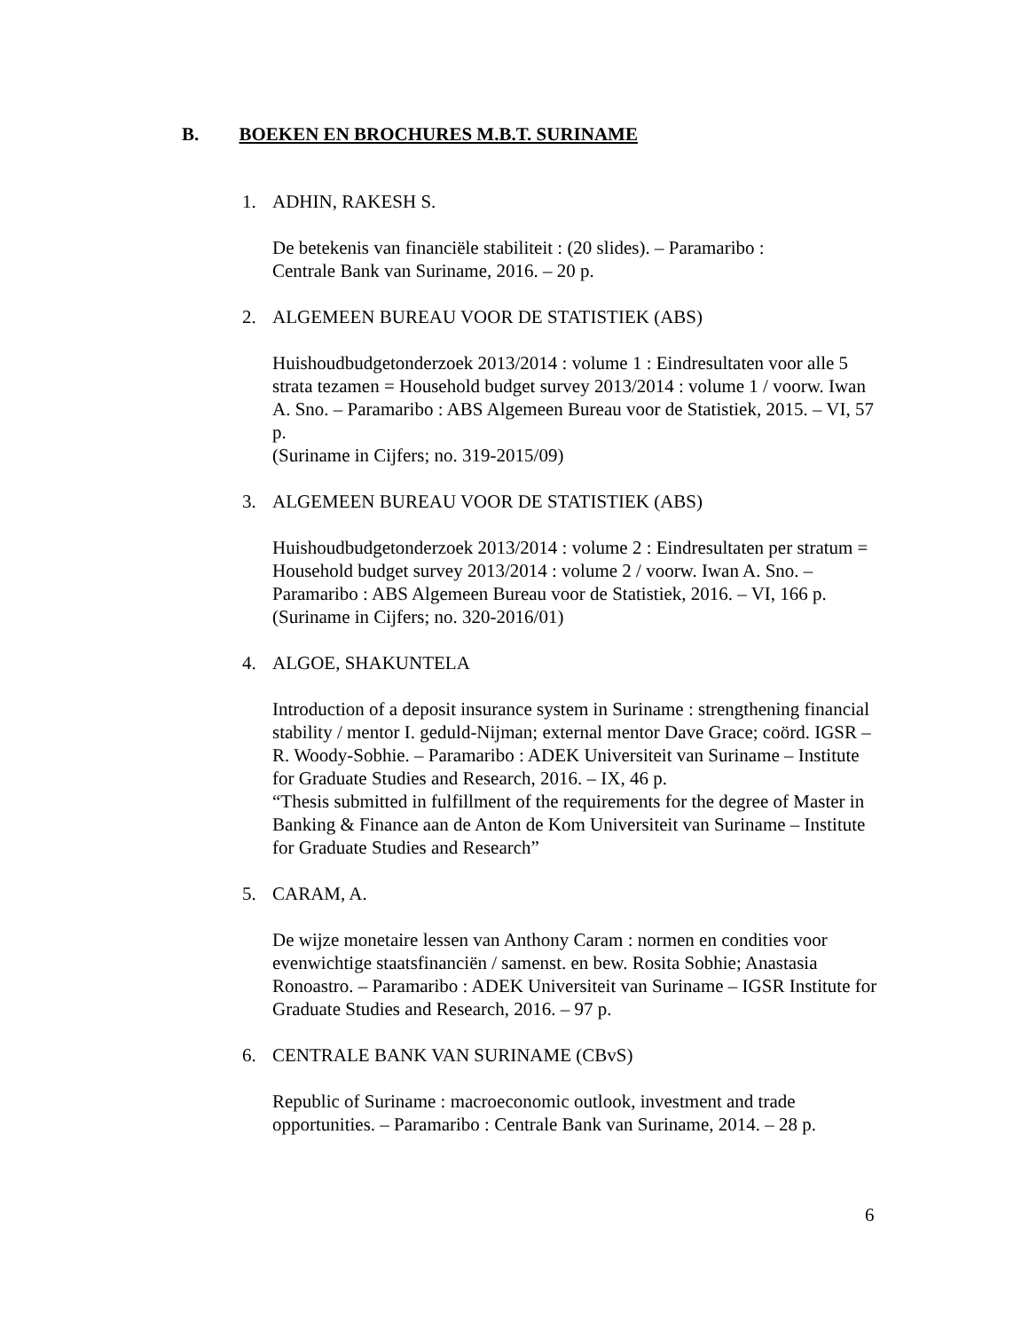B. BOEKEN EN BROCHURES M.B.T. SURINAME
1. ADHIN, RAKESH S.
De betekenis van financiële stabiliteit : (20 slides). – Paramaribo :
Centrale Bank van Suriname, 2016. – 20 p.
2. ALGEMEEN BUREAU VOOR DE STATISTIEK (ABS)
Huishoudbudgetonderzoek 2013/2014 : volume 1 : Eindresultaten voor alle 5 strata tezamen = Household budget survey 2013/2014 : volume 1 / voorw. Iwan A. Sno. – Paramaribo : ABS Algemeen Bureau voor de Statistiek, 2015. – VI, 57 p.
(Suriname in Cijfers; no. 319-2015/09)
3. ALGEMEEN BUREAU VOOR DE STATISTIEK (ABS)
Huishoudbudgetonderzoek 2013/2014 : volume 2 : Eindresultaten per stratum = Household budget survey 2013/2014 : volume 2 / voorw. Iwan A. Sno. – Paramaribo : ABS Algemeen Bureau voor de Statistiek, 2016. – VI, 166 p.
(Suriname in Cijfers; no. 320-2016/01)
4. ALGOE, SHAKUNTELA
Introduction of a deposit insurance system in Suriname : strengthening financial stability / mentor I. geduld-Nijman; external mentor Dave Grace; coörd. IGSR – R. Woody-Sobhie. – Paramaribo : ADEK Universiteit van Suriname – Institute for Graduate Studies and Research, 2016. – IX, 46 p.
“Thesis submitted in fulfillment of the requirements for the degree of Master in Banking & Finance aan de Anton de Kom Universiteit van Suriname – Institute for Graduate Studies and Research”
5. CARAM, A.
De wijze monetaire lessen van Anthony Caram : normen en condities voor evenwichtige staatsfinanciën / samenst. en bew. Rosita Sobhie; Anastasia Ronoastro. – Paramaribo : ADEK Universiteit van Suriname – IGSR Institute for Graduate Studies and Research, 2016. – 97 p.
6. CENTRALE BANK VAN SURINAME (CBvS)
Republic of Suriname : macroeconomic outlook, investment and trade opportunities. – Paramaribo : Centrale Bank van Suriname, 2014. – 28 p.
6